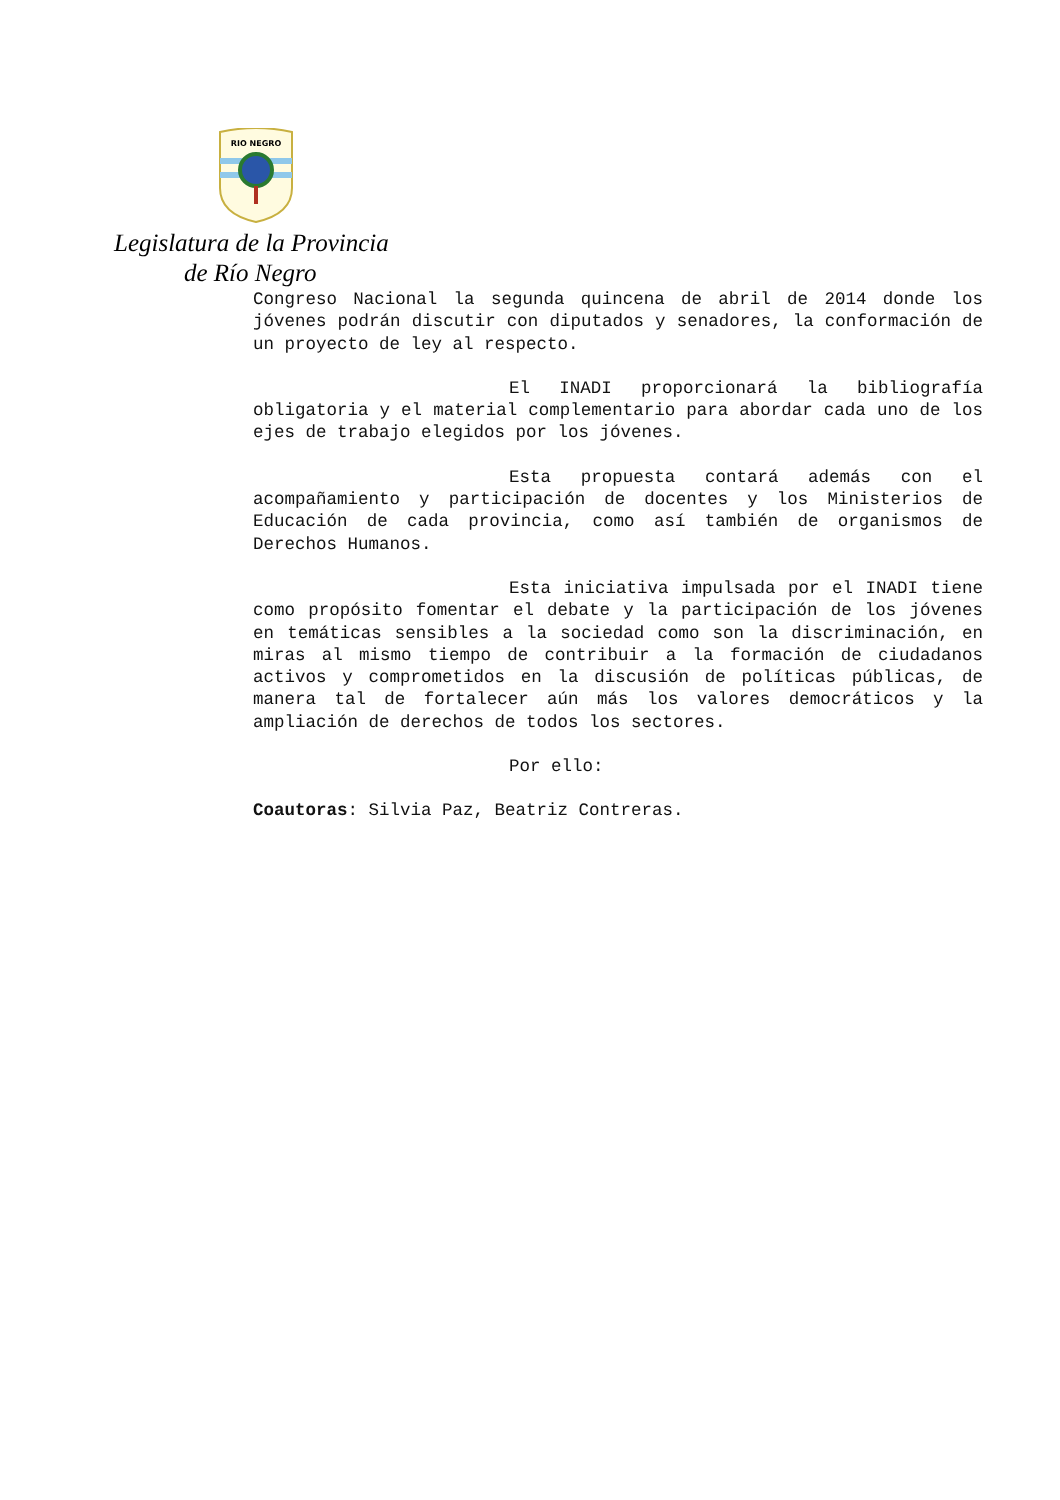RIO NEGRO
Legislatura de la Provincia
de Río Negro
Congreso Nacional la segunda quincena de abril de 2014 donde los jóvenes podrán discutir con diputados y senadores, la conformación de un proyecto de ley al respecto.
El INADI proporcionará la bibliografía obligatoria y el material complementario para abordar cada uno de los ejes de trabajo elegidos por los jóvenes.
Esta propuesta contará además con el acompañamiento y participación de docentes y los Ministerios de Educación de cada provincia, como así también de organismos de Derechos Humanos.
Esta iniciativa impulsada por el INADI tiene como propósito fomentar el debate y la participación de los jóvenes en temáticas sensibles a la sociedad como son la discriminación, en miras al mismo tiempo de contribuir a la formación de ciudadanos activos y comprometidos en la discusión de políticas públicas, de manera tal de fortalecer aún más los valores democráticos y la ampliación de derechos de todos los sectores.
Por ello:
Coautoras: Silvia Paz, Beatriz Contreras.